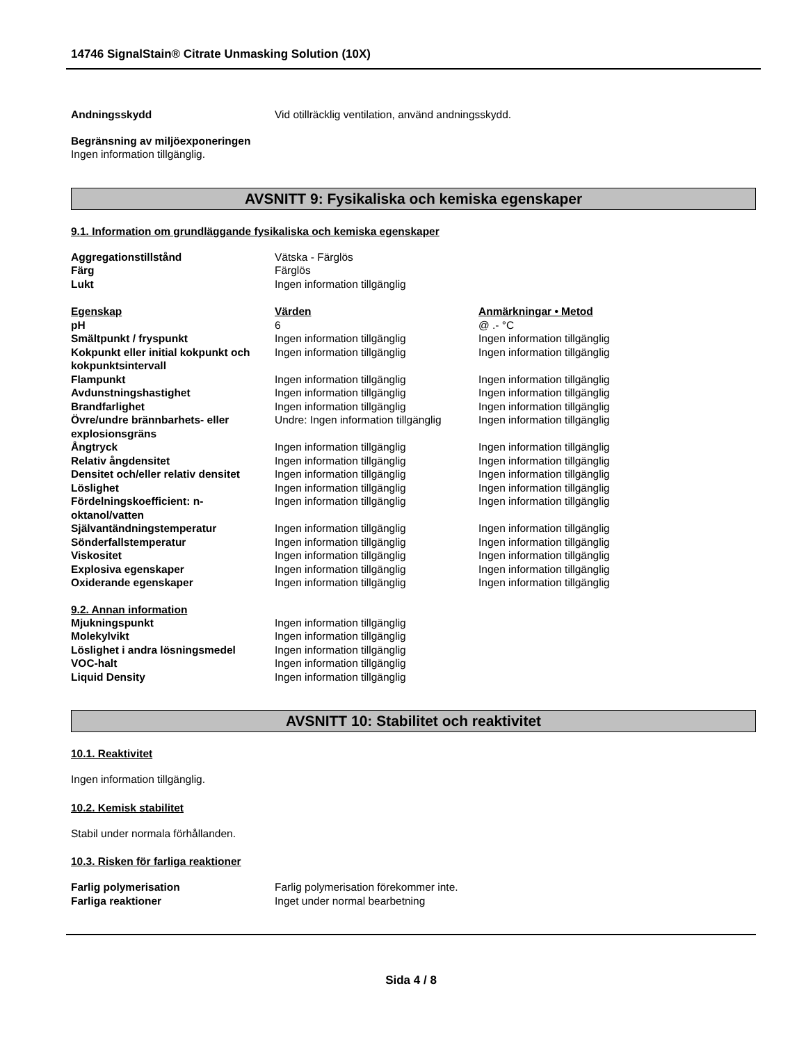14746 SignalStain® Citrate Unmasking Solution (10X)
| Andningsskydd | Vid otillräcklig ventilation, använd andningsskydd. |
Begränsning av miljöexponeringen
Ingen information tillgänglig.
AVSNITT 9: Fysikaliska och kemiska egenskaper
9.1. Information om grundläggande fysikaliska och kemiska egenskaper
| Aggregationstillstånd | Vätska - Färglös |
| Färg | Färglös |
| Lukt | Ingen information tillgänglig |
| Egenskap | Värden | Anmärkningar • Metod |
| --- | --- | --- |
| pH | 6 | @ .- °C |
| Smältpunkt / fryspunkt | Ingen information tillgänglig | Ingen information tillgänglig |
| Kokpunkt eller initial kokpunkt och kokpunktsintervall | Ingen information tillgänglig | Ingen information tillgänglig |
| Flampunkt | Ingen information tillgänglig | Ingen information tillgänglig |
| Avdunstningshastighet | Ingen information tillgänglig | Ingen information tillgänglig |
| Brandfarlighet | Ingen information tillgänglig | Ingen information tillgänglig |
| Övre/undre brännbarhets- eller explosionsgräns | Undre: Ingen information tillgänglig | Ingen information tillgänglig |
| Ångtryck | Ingen information tillgänglig | Ingen information tillgänglig |
| Relativ ångdensitet | Ingen information tillgänglig | Ingen information tillgänglig |
| Densitet och/eller relativ densitet | Ingen information tillgänglig | Ingen information tillgänglig |
| Löslighet | Ingen information tillgänglig | Ingen information tillgänglig |
| Fördelningskoefficient: n-oktanol/vatten | Ingen information tillgänglig | Ingen information tillgänglig |
| Självantändningstemperatur | Ingen information tillgänglig | Ingen information tillgänglig |
| Sönderfallstemperatur | Ingen information tillgänglig | Ingen information tillgänglig |
| Viskositet | Ingen information tillgänglig | Ingen information tillgänglig |
| Explosiva egenskaper | Ingen information tillgänglig | Ingen information tillgänglig |
| Oxiderande egenskaper | Ingen information tillgänglig | Ingen information tillgänglig |
9.2. Annan information
| Mjukningspunkt | Ingen information tillgänglig |
| Molekylvikt | Ingen information tillgänglig |
| Löslighet i andra lösningsmedel | Ingen information tillgänglig |
| VOC-halt | Ingen information tillgänglig |
| Liquid Density | Ingen information tillgänglig |
AVSNITT 10: Stabilitet och reaktivitet
10.1. Reaktivitet
Ingen information tillgänglig.
10.2. Kemisk stabilitet
Stabil under normala förhållanden.
10.3. Risken för farliga reaktioner
| Farlig polymerisation | Farlig polymerisation förekommer inte. |
| Farliga reaktioner | Inget under normal bearbetning |
Sida 4 / 8